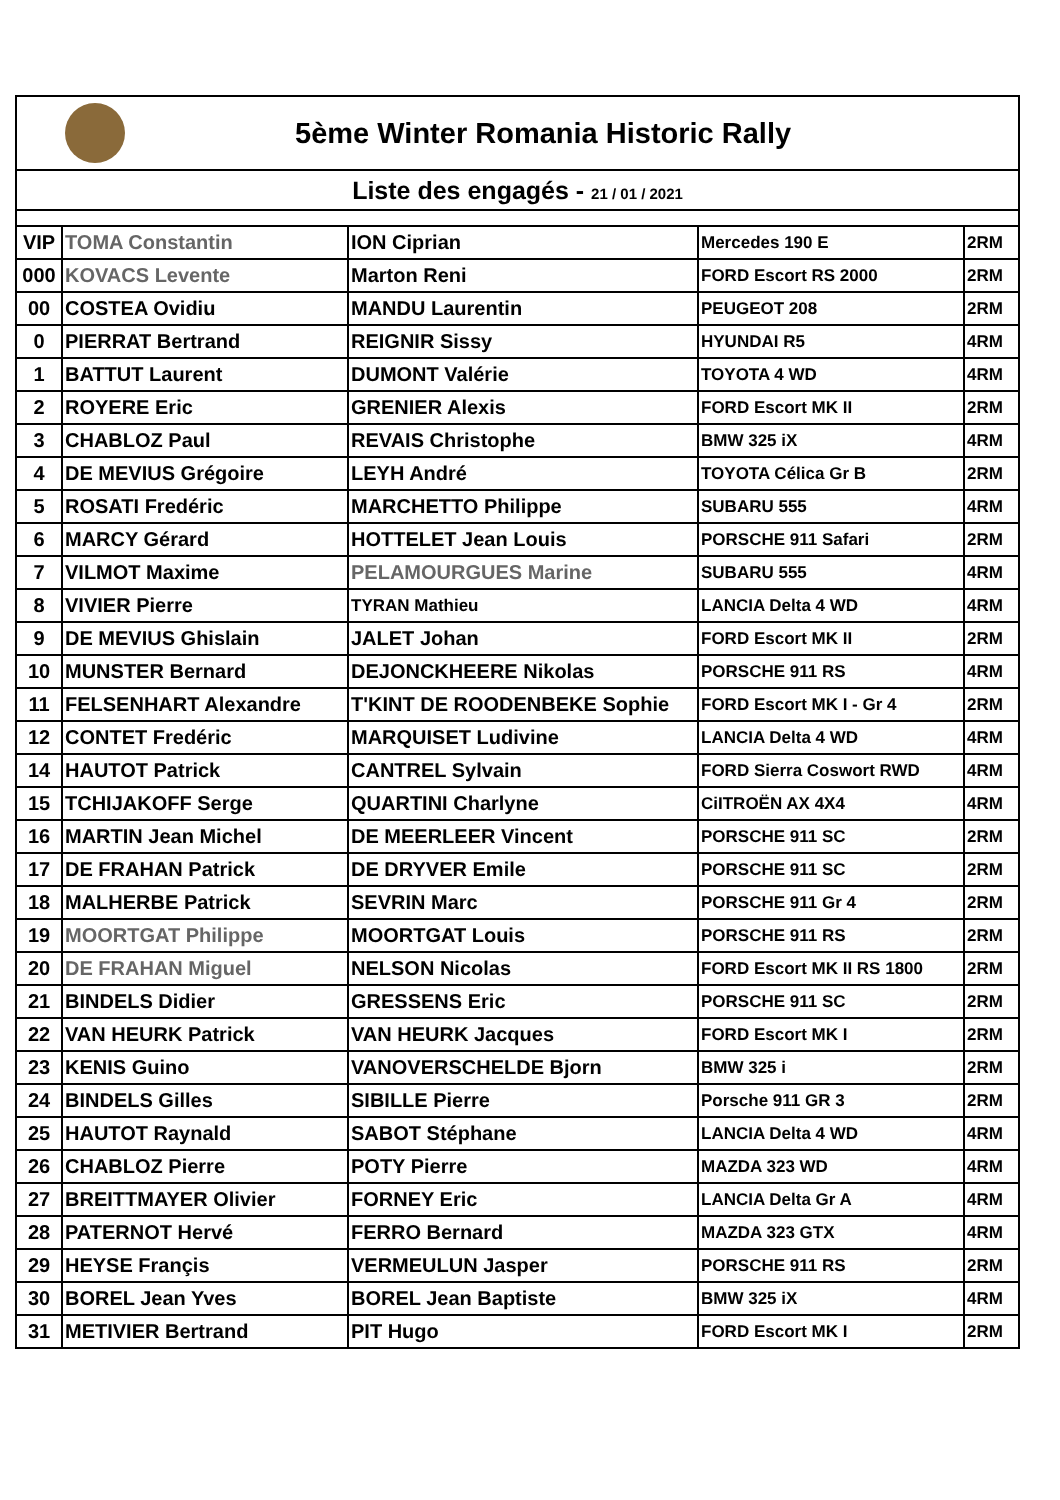5ème Winter Romania Historic Rally
Liste des engagés - 21 / 01 / 2021
| VIP | TOMA Constantin | ION Ciprian | Mercedes 190 E | 2RM |
| 000 | KOVACS Levente | Marton Reni | FORD Escort RS 2000 | 2RM |
| 00 | COSTEA Ovidiu | MANDU Laurentin | PEUGEOT 208 | 2RM |
| 0 | PIERRAT Bertrand | REIGNIR Sissy | HYUNDAI R5 | 4RM |
| 1 | BATTUT Laurent | DUMONT Valérie | TOYOTA 4 WD | 4RM |
| 2 | ROYERE Eric | GRENIER Alexis | FORD Escort MK II | 2RM |
| 3 | CHABLOZ Paul | REVAIS Christophe | BMW 325 iX | 4RM |
| 4 | DE MEVIUS Grégoire | LEYH André | TOYOTA Célica Gr B | 2RM |
| 5 | ROSATI Fredéric | MARCHETTO Philippe | SUBARU 555 | 4RM |
| 6 | MARCY Gérard | HOTTELET Jean Louis | PORSCHE 911 Safari | 2RM |
| 7 | VILMOT Maxime | PELAMOURGUES Marine | SUBARU 555 | 4RM |
| 8 | VIVIER Pierre | TYRAN Mathieu | LANCIA Delta 4 WD | 4RM |
| 9 | DE MEVIUS Ghislain | JALET Johan | FORD Escort MK II | 2RM |
| 10 | MUNSTER Bernard | DEJONCKHEERE Nikolas | PORSCHE 911 RS | 4RM |
| 11 | FELSENHART Alexandre | T'KINT DE ROODENBEKE Sophie | FORD Escort MK I - Gr 4 | 2RM |
| 12 | CONTET Fredéric | MARQUISET Ludivine | LANCIA Delta 4 WD | 4RM |
| 14 | HAUTOT Patrick | CANTREL Sylvain | FORD Sierra Coswort RWD | 4RM |
| 15 | TCHIJAKOFF Serge | QUARTINI Charlyne | CiITROËN AX 4X4 | 4RM |
| 16 | MARTIN Jean Michel | DE MEERLEER Vincent | PORSCHE 911 SC | 2RM |
| 17 | DE FRAHAN Patrick | DE DRYVER Emile | PORSCHE 911 SC | 2RM |
| 18 | MALHERBE Patrick | SEVRIN Marc | PORSCHE 911 Gr 4 | 2RM |
| 19 | MOORTGAT Philippe | MOORTGAT Louis | PORSCHE 911 RS | 2RM |
| 20 | DE FRAHAN Miguel | NELSON Nicolas | FORD Escort MK II RS 1800 | 2RM |
| 21 | BINDELS Didier | GRESSENS Eric | PORSCHE 911 SC | 2RM |
| 22 | VAN HEURK Patrick | VAN HEURK Jacques | FORD Escort MK I | 2RM |
| 23 | KENIS Guino | VANOVERSCHELDE Bjorn | BMW 325 i | 2RM |
| 24 | BINDELS Gilles | SIBILLE Pierre | Porsche 911 GR 3 | 2RM |
| 25 | HAUTOT Raynald | SABOT Stéphane | LANCIA Delta 4 WD | 4RM |
| 26 | CHABLOZ Pierre | POTY Pierre | MAZDA 323 WD | 4RM |
| 27 | BREITTMAYER Olivier | FORNEY Eric | LANCIA Delta Gr A | 4RM |
| 28 | PATERNOT Hervé | FERRO Bernard | MAZDA 323 GTX | 4RM |
| 29 | HEYSE Françis | VERMEULUN Jasper | PORSCHE 911 RS | 2RM |
| 30 | BOREL Jean Yves | BOREL Jean Baptiste | BMW 325 iX | 4RM |
| 31 | METIVIER Bertrand | PIT Hugo | FORD Escort MK I | 2RM |